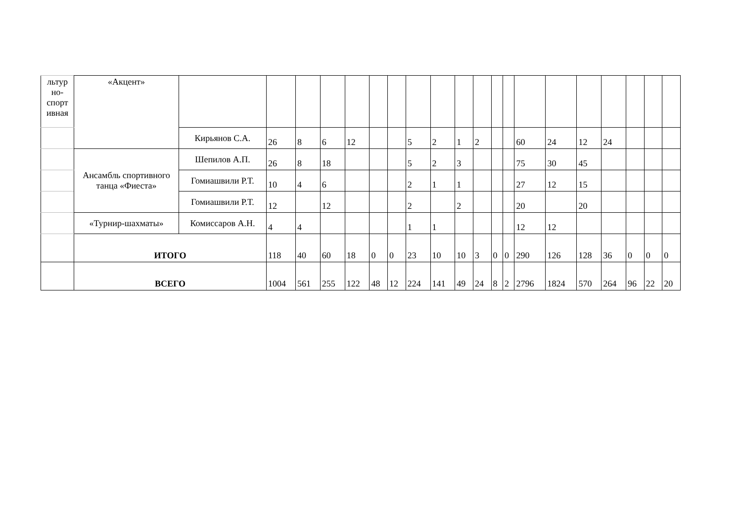| льтур но- спорт ивная | «Акцент» | | | | | | | | | | | | | | | | | | | | |
| | | Кирьянов С.А. | 26 | 8 | 6 | 12 | | | 5 | 2 | 1 | 2 | | | 60 | 24 | 12 | 24 | | | |
| | Ансамбль спортивного танца «Фиеста» | Шепилов А.П. | 26 | 8 | 18 | | | | 5 | 2 | 3 | | | | 75 | 30 | 45 | | | | |
| | | Гомиашвили Р.Т. | 10 | 4 | 6 | | | | 2 | 1 | 1 | | | | 27 | 12 | 15 | | | | |
| | | Гомиашвили Р.Т. | 12 | | 12 | | | | 2 | | 2 | | | | 20 | | 20 | | | | |
| | «Турнир-шахматы» | Комиссаров А.Н. | 4 | 4 | | | | | 1 | 1 | | | | | 12 | 12 | | | | | |
| | ИТОГО | | 118 | 40 | 60 | 18 | 0 | 0 | 23 | 10 | 10 | 3 | 0 | 0 | 290 | 126 | 128 | 36 | 0 | 0 | 0 |
| | ВСЕГО | | 1004 | 561 | 255 | 122 | 48 | 12 | 224 | 141 | 49 | 24 | 8 | 2 | 2796 | 1824 | 570 | 264 | 96 | 22 | 20 |